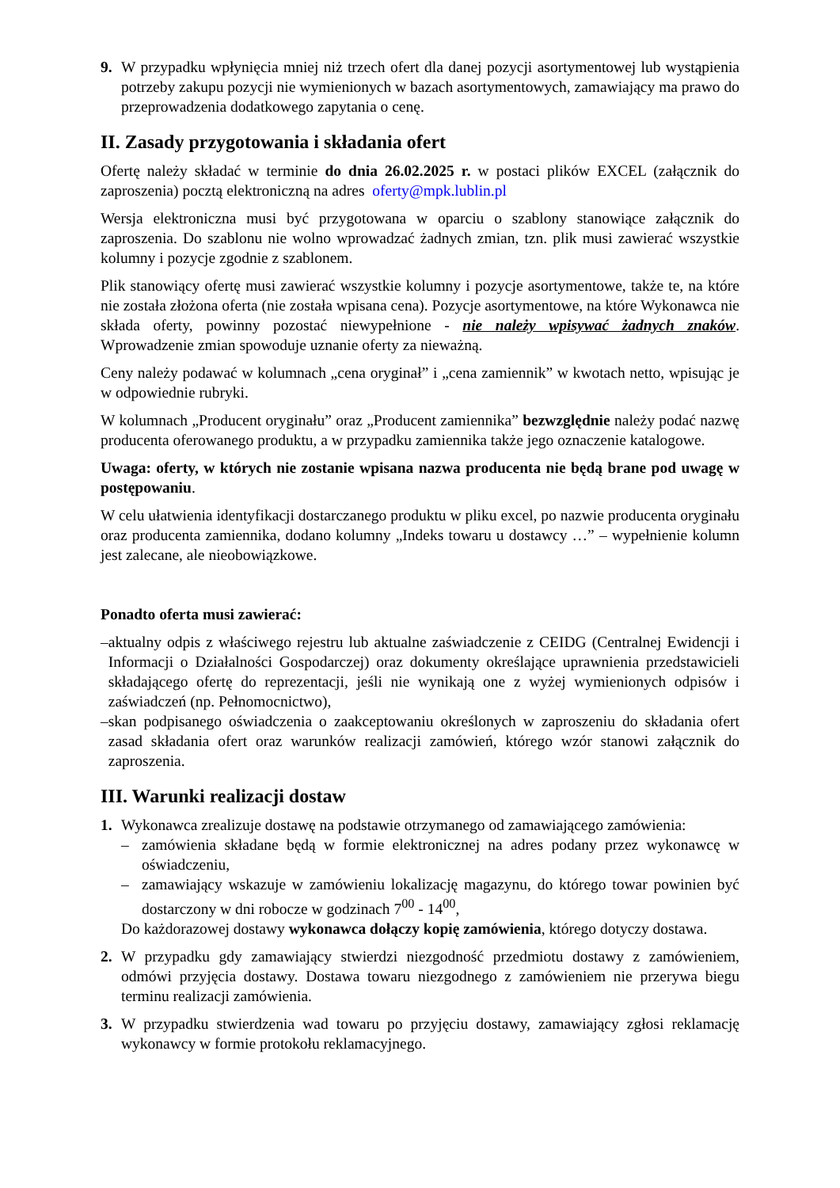9. W przypadku wpłynięcia mniej niż trzech ofert dla danej pozycji asortymentowej lub wystąpienia potrzeby zakupu pozycji nie wymienionych w bazach asortymentowych, zamawiający ma prawo do przeprowadzenia dodatkowego zapytania o cenę.
II. Zasady przygotowania i składania ofert
Ofertę należy składać w terminie do dnia 26.02.2025 r. w postaci plików EXCEL (załącznik do zaproszenia) pocztą elektroniczną na adres oferty@mpk.lublin.pl
Wersja elektroniczna musi być przygotowana w oparciu o szablony stanowiące załącznik do zaproszenia. Do szablonu nie wolno wprowadzać żadnych zmian, tzn. plik musi zawierać wszystkie kolumny i pozycje zgodnie z szablonem.
Plik stanowiący ofertę musi zawierać wszystkie kolumny i pozycje asortymentowe, także te, na które nie została złożona oferta (nie została wpisana cena). Pozycje asortymentowe, na które Wykonawca nie składa oferty, powinny pozostać niewypełnione - nie należy wpisywać żadnych znaków. Wprowadzenie zmian spowoduje uznanie oferty za nieważną.
Ceny należy podawać w kolumnach „cena oryginał” i „cena zamiennik” w kwotach netto, wpisując je w odpowiednie rubryki.
W kolumnach „Producent oryginału” oraz „Producent zamiennika” bezwzględnie należy podać nazwę producenta oferowanego produktu, a w przypadku zamiennika także jego oznaczenie katalogowe.
Uwaga: oferty, w których nie zostanie wpisana nazwa producenta nie będą brane pod uwagę w postępowaniu.
W celu ułatwienia identyfikacji dostarczanego produktu w pliku excel, po nazwie producenta oryginału oraz producenta zamiennika, dodano kolumny „Indeks towaru u dostawcy …” – wypełnienie kolumn jest zalecane, ale nieobowiązkowe.
Ponadto oferta musi zawierać:
– aktualny odpis z właściwego rejestru lub aktualne zaświadczenie z CEIDG (Centralnej Ewidencji i Informacji o Działalności Gospodarczej) oraz dokumenty określające uprawnienia przedstawicieli składającego ofertę do reprezentacji, jeśli nie wynikają one z wyżej wymienionych odpisów i zaświadczeń (np. Pełnomocnictwo),
– skan podpisanego oświadczenia o zaakceptowaniu określonych w zaproszeniu do składania ofert zasad składania ofert oraz warunków realizacji zamówień, którego wzór stanowi załącznik do zaproszenia.
III. Warunki realizacji dostaw
1. Wykonawca zrealizuje dostawę na podstawie otrzymanego od zamawiającego zamówienia:
– zamówienia składane będą w formie elektronicznej na adres podany przez wykonawcę w oświadczeniu,
– zamawiający wskazuje w zamówieniu lokalizację magazynu, do którego towar powinien być dostarczony w dni robocze w godzinach 7<sup>00</sup> - 14<sup>00</sup>,
Do każdorazowej dostawy wykonawca dołączy kopię zamówienia, którego dotyczy dostawa.
2. W przypadku gdy zamawiający stwierdzi niezgodność przedmiotu dostawy z zamówieniem, odmówi przyjęcia dostawy. Dostawa towaru niezgodnego z zamówieniem nie przerywa biegu terminu realizacji zamówienia.
3. W przypadku stwierdzenia wad towaru po przyjęciu dostawy, zamawiający zgłosi reklamację wykonawcy w formie protokołu reklamacyjnego.